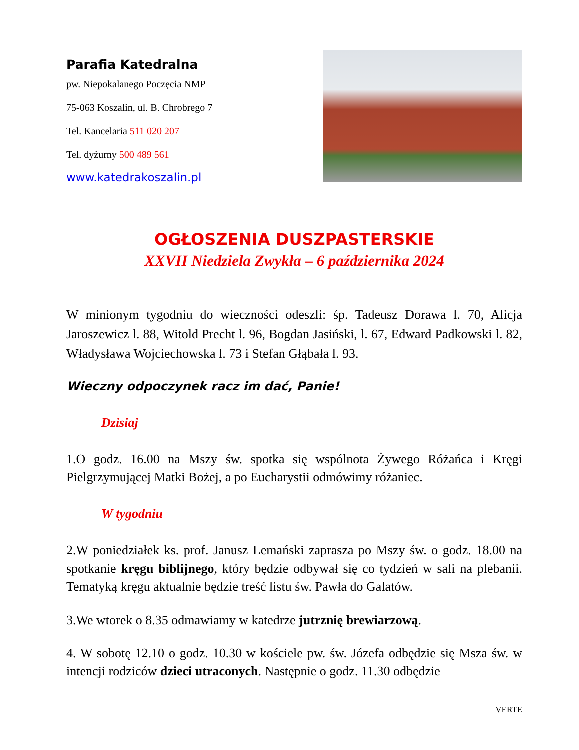Parafia Katedralna
pw. Niepokalanego Poczęcia NMP
75-063 Koszalin, ul. B. Chrobrego 7
Tel. Kancelaria 511 020 207
Tel. dyżurny 500 489 561
www.katedrakoszalin.pl
OGŁOSZENIA DUSZPASTERSKIE
XXVII Niedziela Zwykła – 6 października 2024
W minionym tygodniu do wieczności odeszli: śp. Tadeusz Dorawa l. 70, Alicja Jaroszewicz l. 88, Witold Precht l. 96, Bogdan Jasiński, l. 67, Edward Padkowski l. 82, Władysława Wojciechowska l. 73 i Stefan Głąbała l. 93.
Wieczny odpoczynek racz im dać, Panie!
Dzisiaj
1.O godz. 16.00 na Mszy św. spotka się wspólnota Żywego Różańca i Kręgi Pielgrzymującej Matki Bożej, a po Eucharystii odmówimy różaniec.
W tygodniu
2.W poniedziałek ks. prof. Janusz Lemański zaprasza po Mszy św. o godz. 18.00 na spotkanie kręgu biblijnego, który będzie odbywał się co tydzień w sali na plebanii. Tematyką kręgu aktualnie będzie treść listu św. Pawła do Galatów.
3.We wtorek o 8.35 odmawiamy w katedrze jutrznię brewiarzową.
4. W sobotę 12.10 o godz. 10.30 w kościele pw. św. Józefa odbędzie się Msza św. w intencji rodziców dzieci utraconych. Następnie o godz. 11.30 odbędzie
VERTE